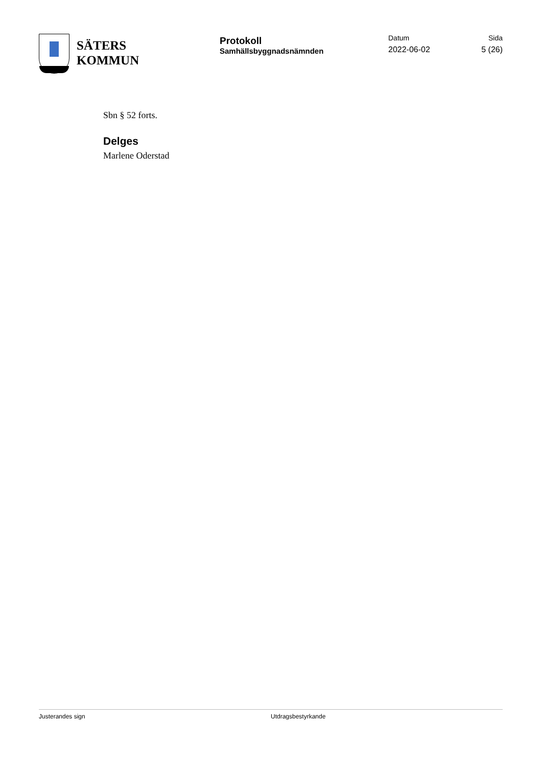SÄTERS
KOMMUN
Protokoll
Samhällsbyggnadsnämnden
Datum
2022-06-02
Sida
5 (26)
Sbn § 52 forts.
Delges
Marlene Oderstad
Justerandes sign Utdragsbestyrkande